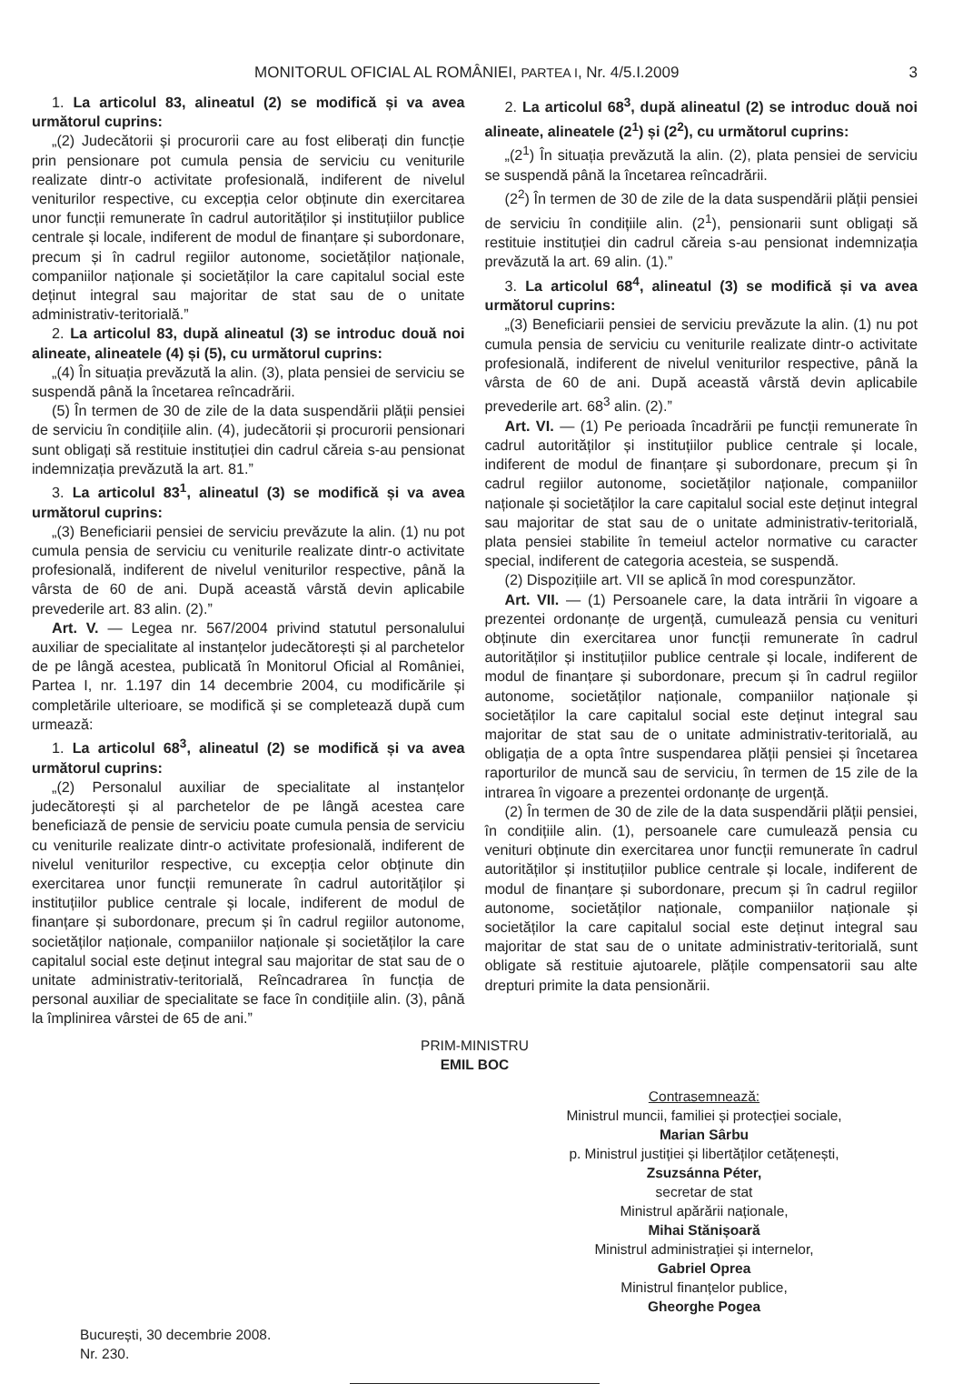MONITORUL OFICIAL AL ROMÂNIEI, PARTEA I, Nr. 4/5.I.2009 3
1. La articolul 83, alineatul (2) se modifică și va avea următorul cuprins:
„(2) Judecătorii și procurorii care au fost eliberați din funcție prin pensionare pot cumula pensia de serviciu cu veniturile realizate dintr-o activitate profesională, indiferent de nivelul veniturilor respective, cu excepția celor obținute din exercitarea unor funcții remunerate în cadrul autorităților și instituțiilor publice centrale și locale, indiferent de modul de finanțare și subordonare, precum și în cadrul regiilor autonome, societăților naționale, companiilor naționale și societăților la care capitalul social este deținut integral sau majoritar de stat sau de o unitate administrativ-teritorială.”
2. La articolul 83, după alineatul (3) se introduc două noi alineate, alineatele (4) și (5), cu următorul cuprins:
„(4) În situația prevăzută la alin. (3), plata pensiei de serviciu se suspendă până la încetarea reîncadrării.
(5) În termen de 30 de zile de la data suspendării plății pensiei de serviciu în condițiile alin. (4), judecătorii și procurorii pensionari sunt obligați să restituie instituției din cadrul căreia s-au pensionat indemnizația prevăzută la art. 81.”
3. La articolul 83<sup>1</sup>, alineatul (3) se modifică și va avea următorul cuprins:
„(3) Beneficiarii pensiei de serviciu prevăzute la alin. (1) nu pot cumula pensia de serviciu cu veniturile realizate dintr-o activitate profesională, indiferent de nivelul veniturilor respective, până la vârsta de 60 de ani. După această vârstă devin aplicabile prevederile art. 83 alin. (2).”
Art. V. — Legea nr. 567/2004 privind statutul personalului auxiliar de specialitate al instanțelor judecătorești și al parchetelor de pe lângă acestea, publicată în Monitorul Oficial al României, Partea I, nr. 1.197 din 14 decembrie 2004, cu modificările și completările ulterioare, se modifică și se completează după cum urmează:
1. La articolul 68<sup>3</sup>, alineatul (2) se modifică și va avea următorul cuprins:
„(2) Personalul auxiliar de specialitate al instanțelor judecătorești și al parchetelor de pe lângă acestea care beneficiază de pensie de serviciu poate cumula pensia de serviciu cu veniturile realizate dintr-o activitate profesională, indiferent de nivelul veniturilor respective, cu excepția celor obținute din exercitarea unor funcții remunerate în cadrul autorităților și instituțiilor publice centrale și locale, indiferent de modul de finanțare și subordonare, precum și în cadrul regiilor autonome, societăților naționale, companiilor naționale și societăților la care capitalul social este deținut integral sau majoritar de stat sau de o unitate administrativ-teritorială, Reîncadrarea în funcția de personal auxiliar de specialitate se face în condițiile alin. (3), până la împlinirea vârstei de 65 de ani.”
2. La articolul 68<sup>3</sup>, după alineatul (2) se introduc două noi alineate, alineatele (2<sup>1</sup>) și (2<sup>2</sup>), cu următorul cuprins:
„(2<sup>1</sup>) În situația prevăzută la alin. (2), plata pensiei de serviciu se suspendă până la încetarea reîncadrării.
(2<sup>2</sup>) În termen de 30 de zile de la data suspendării plății pensiei de serviciu în condițiile alin. (2<sup>1</sup>), pensionarii sunt obligați să restituie instituției din cadrul căreia s-au pensionat indemnizația prevăzută la art. 69 alin. (1).”
3. La articolul 68<sup>4</sup>, alineatul (3) se modifică și va avea următorul cuprins:
„(3) Beneficiarii pensiei de serviciu prevăzute la alin. (1) nu pot cumula pensia de serviciu cu veniturile realizate dintr-o activitate profesională, indiferent de nivelul veniturilor respective, până la vârsta de 60 de ani. După această vârstă devin aplicabile prevederile art. 68<sup>3</sup> alin. (2).”
Art. VI. — (1) Pe perioada încadrării pe funcții remunerate în cadrul autorităților și instituțiilor publice centrale și locale, indiferent de modul de finanțare și subordonare, precum și în cadrul regiilor autonome, societăților naționale, companiilor naționale și societăților la care capitalul social este deținut integral sau majoritar de stat sau de o unitate administrativ-teritorială, plata pensiei stabilite în temeiul actelor normative cu caracter special, indiferent de categoria acesteia, se suspendă.
(2) Dispozițiile art. VII se aplică în mod corespunzător.
Art. VII. — (1) Persoanele care, la data intrării în vigoare a prezentei ordonanțe de urgență, cumulează pensia cu venituri obținute din exercitarea unor funcții remunerate în cadrul autorităților și instituțiilor publice centrale și locale, indiferent de modul de finanțare și subordonare, precum și în cadrul regiilor autonome, societăților naționale, companiilor naționale și societăților la care capitalul social este deținut integral sau majoritar de stat sau de o unitate administrativ-teritorială, au obligația de a opta între suspendarea plății pensiei și încetarea raporturilor de muncă sau de serviciu, în termen de 15 zile de la intrarea în vigoare a prezentei ordonanțe de urgență.
(2) În termen de 30 de zile de la data suspendării plății pensiei, în condițiile alin. (1), persoanele care cumulează pensia cu venituri obținute din exercitarea unor funcții remunerate în cadrul autorităților și instituțiilor publice centrale și locale, indiferent de modul de finanțare și subordonare, precum și în cadrul regiilor autonome, societăților naționale, companiilor naționale și societăților la care capitalul social este deținut integral sau majoritar de stat sau de o unitate administrativ-teritorială, sunt obligate să restituie ajutoarele, plățile compensatorii sau alte drepturi primite la data pensionării.
PRIM-MINISTRU
EMIL BOC
Contrasemnează:
Ministrul muncii, familiei și protecției sociale,
Marian Sârbu
p. Ministrul justiției și libertăților cetățenești,
Zsuzsánna Péter,
secretar de stat
Ministrul apărării naționale,
Mihai Stănișoară
Ministrul administrației și internelor,
Gabriel Oprea
Ministrul finanțelor publice,
Gheorghe Pogea
București, 30 decembrie 2008.
Nr. 230.